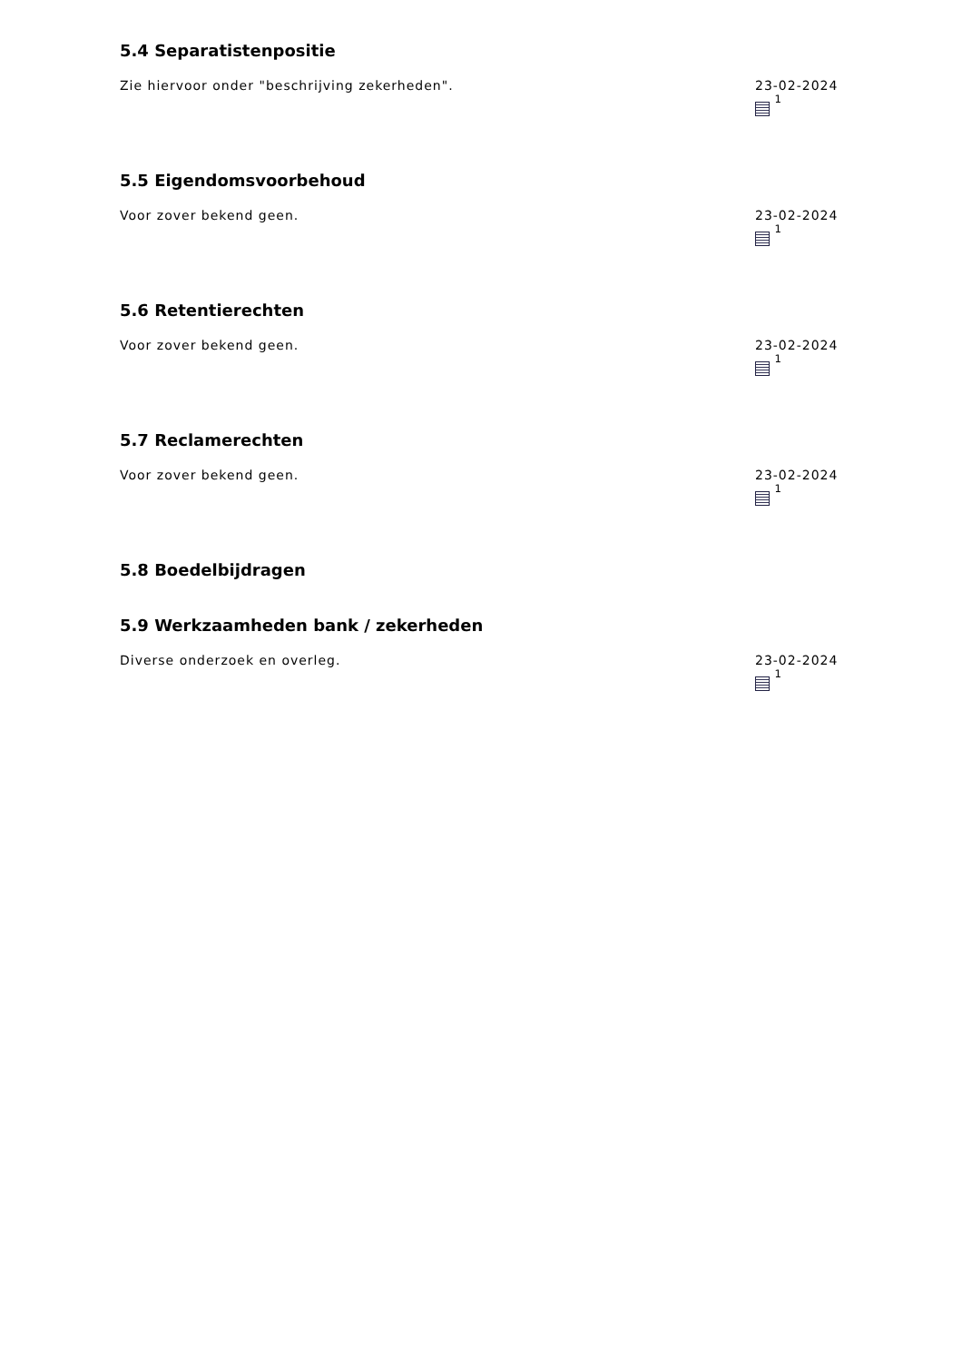5.4 Separatistenpositie
Zie hiervoor onder "beschrijving zekerheden".
23-02-2024
<sup>1</sup>
5.5 Eigendomsvoorbehoud
Voor zover bekend geen. 23-02-2024
<sup>1</sup>
5.6 Retentierechten
Voor zover bekend geen. 23-02-2024
<sup>1</sup>
5.7 Reclamerechten
Voor zover bekend geen. 23-02-2024
<sup>1</sup>
5.8 Boedelbijdragen
5.9 Werkzaamheden bank / zekerheden
Diverse onderzoek en overleg. 23-02-2024
<sup>1</sup>